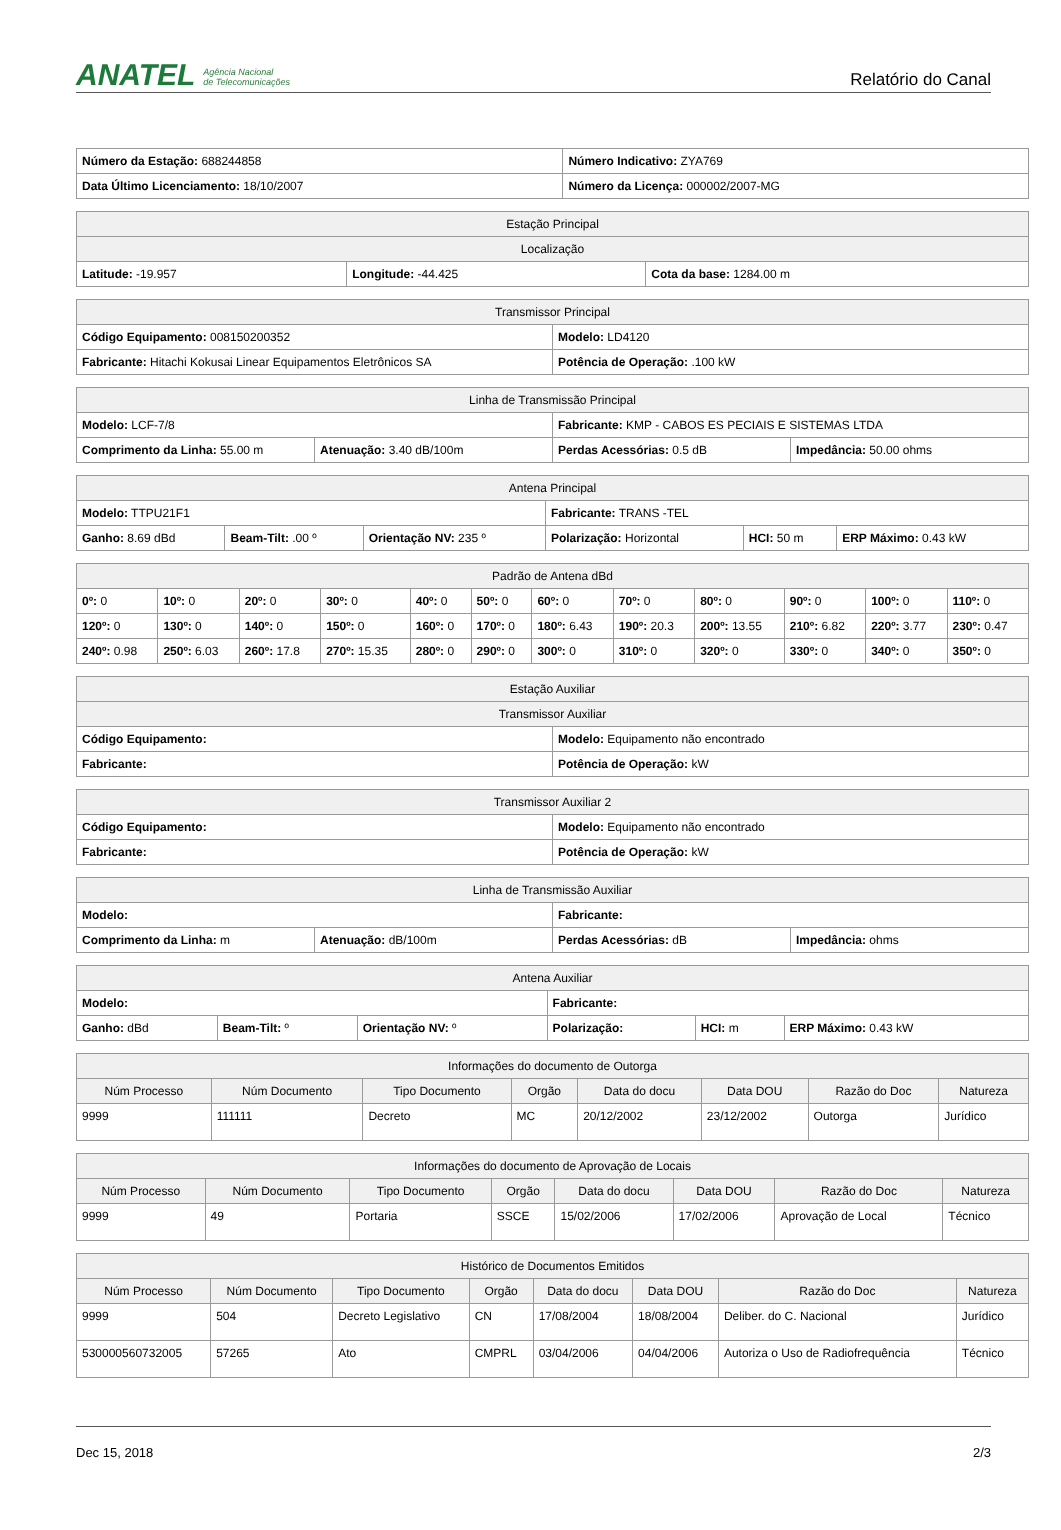ANATEL Agência Nacional
de Telecomunicações
Relatório do Canal
| Número da Estação: 688244858 | Número Indicativo: ZYA769 |
| Data Último Licenciamento: 18/10/2007 | Número da Licença: 000002/2007-MG |
| Estação Principal | | |
| --- | --- | --- |
| Localização | | |
| Latitude: -19.957 | Longitude: -44.425 | Cota da base: 1284.00 m |
| Transmissor Principal | |
| --- | --- |
| Código Equipamento: 008150200352 | Modelo: LD4120 |
| Fabricante: Hitachi Kokusai Linear Equipamentos Eletrônicos SA | Potência de Operação: .100 kW |
| Linha de Transmissão Principal | | | |
| --- | --- | --- | --- |
| Modelo: LCF-7/8 | | Fabricante: KMP - CABOS ES PECIAIS E SISTEMAS LTDA | |
| Comprimento da Linha: 55.00 m | Atenuação: 3.40 dB/100m | Perdas Acessórias: 0.5 dB | Impedância: 50.00 ohms |
| Antena Principal | | | | | |
| --- | --- | --- | --- | --- | --- |
| Modelo: TTPU21F1 | | | Fabricante: TRANS -TEL | | |
| Ganho: 8.69 dBd | Beam-Tilt: .00 º | Orientação NV: 235 º | Polarização: Horizontal | HCI: 50 m | ERP Máximo: 0.43 kW |
| Padrão de Antena dBd | | | | | | | | | | | |
| --- | --- | --- | --- | --- | --- | --- | --- | --- | --- | --- | --- |
| 0º: 0 | 10º: 0 | 20º: 0 | 30º: 0 | 40º: 0 | 50º: 0 | 60º: 0 | 70º: 0 | 80º: 0 | 90º: 0 | 100º: 0 | 110º: 0 |
| 120º: 0 | 130º: 0 | 140º: 0 | 150º: 0 | 160º: 0 | 170º: 0 | 180º: 6.43 | 190º: 20.3 | 200º: 13.55 | 210º: 6.82 | 220º: 3.77 | 230º: 0.47 |
| 240º: 0.98 | 250º: 6.03 | 260º: 17.8 | 270º: 15.35 | 280º: 0 | 290º: 0 | 300º: 0 | 310º: 0 | 320º: 0 | 330º: 0 | 340º: 0 | 350º: 0 |
| Estação Auxiliar | |
| --- | --- |
| Transmissor Auxiliar | |
| Código Equipamento: | Modelo: Equipamento não encontrado |
| Fabricante: | Potência de Operação: kW |
| Transmissor Auxiliar 2 | |
| --- | --- |
| Código Equipamento: | Modelo: Equipamento não encontrado |
| Fabricante: | Potência de Operação: kW |
| Linha de Transmissão Auxiliar | | | |
| --- | --- | --- | --- |
| Modelo: | | Fabricante: | |
| Comprimento da Linha: m | Atenuação: dB/100m | Perdas Acessórias: dB | Impedância: ohms |
| Antena Auxiliar | | | | | |
| --- | --- | --- | --- | --- | --- |
| Modelo: | | | Fabricante: | | |
| Ganho: dBd | Beam-Tilt: º | Orientação NV: º | Polarização: | HCI: m | ERP Máximo: 0.43 kW |
| Informações do documento de Outorga | | | | | | | |
| --- | --- | --- | --- | --- | --- | --- | --- |
| Núm Processo | Núm Documento | Tipo Documento | Orgão | Data do docu | Data DOU | Razão do Doc | Natureza |
| 9999 | 111111 | Decreto | MC | 20/12/2002 | 23/12/2002 | Outorga | Jurídico |
| Informações do documento de Aprovação de Locais | | | | | | | |
| --- | --- | --- | --- | --- | --- | --- | --- |
| Núm Processo | Núm Documento | Tipo Documento | Orgão | Data do docu | Data DOU | Razão do Doc | Natureza |
| 9999 | 49 | Portaria | SSCE | 15/02/2006 | 17/02/2006 | Aprovação de Local | Técnico |
| Histórico de Documentos Emitidos | | | | | | | |
| --- | --- | --- | --- | --- | --- | --- | --- |
| Núm Processo | Núm Documento | Tipo Documento | Orgão | Data do docu | Data DOU | Razão do Doc | Natureza |
| 9999 | 504 | Decreto Legislativo | CN | 17/08/2004 | 18/08/2004 | Deliber. do C. Nacional | Jurídico |
| 530000560732005 | 57265 | Ato | CMPRL | 03/04/2006 | 04/04/2006 | Autoriza o Uso de Radiofrequência | Técnico |
Dec 15, 2018 2/3